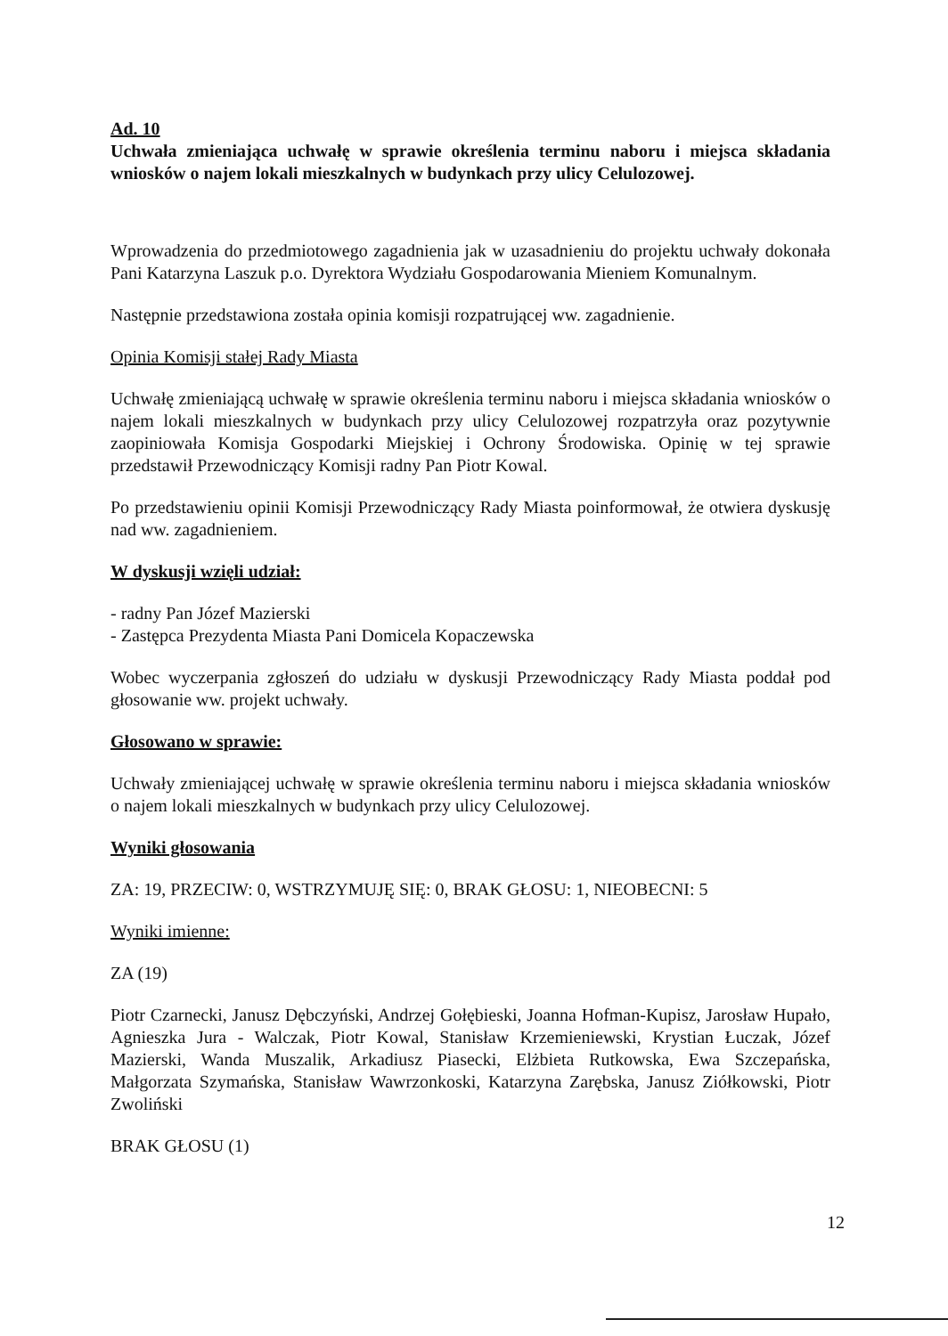Ad. 10
Uchwała zmieniająca uchwałę w sprawie określenia terminu naboru i miejsca składania wniosków o najem lokali mieszkalnych w budynkach przy ulicy Celulozowej.
Wprowadzenia do przedmiotowego zagadnienia jak w uzasadnieniu do projektu uchwały dokonała Pani Katarzyna Laszuk p.o. Dyrektora Wydziału Gospodarowania Mieniem Komunalnym.
Następnie przedstawiona została opinia komisji rozpatrującej ww. zagadnienie.
Opinia Komisji stałej Rady Miasta
Uchwałę zmieniającą uchwałę w sprawie określenia terminu naboru i miejsca składania wniosków o najem lokali mieszkalnych w budynkach przy ulicy Celulozowej rozpatrzyła oraz pozytywnie zaopiniowała Komisja Gospodarki Miejskiej i Ochrony Środowiska. Opinię w tej sprawie przedstawił Przewodniczący Komisji radny Pan Piotr Kowal.
Po przedstawieniu opinii Komisji Przewodniczący Rady Miasta poinformował, że otwiera dyskusję nad ww. zagadnieniem.
W dyskusji wzięli udział:
- radny Pan Józef Mazierski
- Zastępca Prezydenta Miasta Pani Domicela Kopaczewska
Wobec wyczerpania zgłoszeń do udziału w dyskusji Przewodniczący Rady Miasta poddał pod głosowanie ww. projekt uchwały.
Głosowano w sprawie:
Uchwały zmieniającej uchwałę w sprawie określenia terminu naboru i miejsca składania wniosków o najem lokali mieszkalnych w budynkach przy ulicy Celulozowej.
Wyniki głosowania
ZA: 19, PRZECIW: 0, WSTRZYMUJĘ SIĘ: 0, BRAK GŁOSU: 1, NIEOBECNI: 5
Wyniki imienne:
ZA (19)
Piotr Czarnecki, Janusz Dębczyński, Andrzej Gołębieski, Joanna Hofman-Kupisz, Jarosław Hupało, Agnieszka Jura - Walczak, Piotr Kowal, Stanisław Krzemieniewski, Krystian Łuczak, Józef Mazierski, Wanda Muszalik, Arkadiusz Piasecki, Elżbieta Rutkowska, Ewa Szczepańska, Małgorzata Szymańska, Stanisław Wawrzonkoski, Katarzyna Zarębska, Janusz Ziółkowski, Piotr Zwoliński
BRAK GŁOSU (1)
12